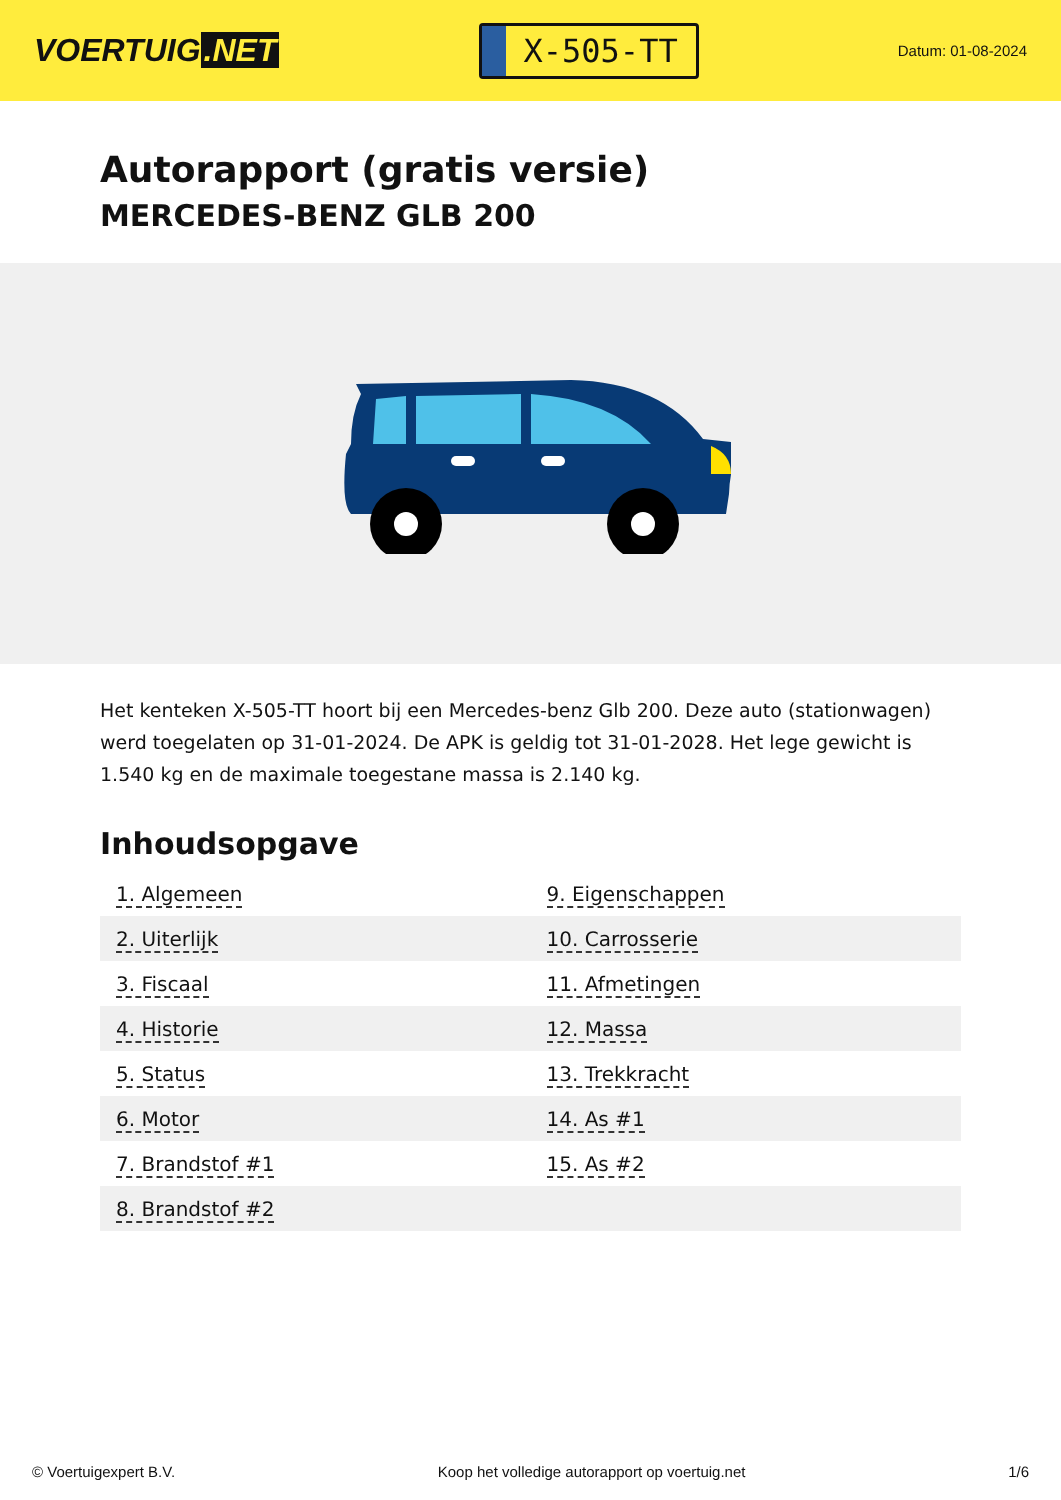VOERTUIG.NET
X-505-TT
Datum: 01-08-2024
Autorapport (gratis versie)
MERCEDES-BENZ GLB 200
Het kenteken X-505-TT hoort bij een Mercedes-benz Glb 200. Deze auto (stationwagen) werd toegelaten op 31-01-2024. De APK is geldig tot 31-01-2028. Het lege gewicht is 1.540 kg en de maximale toegestane massa is 2.140 kg.
Inhoudsopgave
| 1. Algemeen | 9. Eigenschappen |
| 2. Uiterlijk | 10. Carrosserie |
| 3. Fiscaal | 11. Afmetingen |
| 4. Historie | 12. Massa |
| 5. Status | 13. Trekkracht |
| 6. Motor | 14. As #1 |
| 7. Brandstof #1 | 15. As #2 |
| 8. Brandstof #2 | |
© Voertuigexpert B.V. Koop het volledige autorapport op voertuig.net 1/6